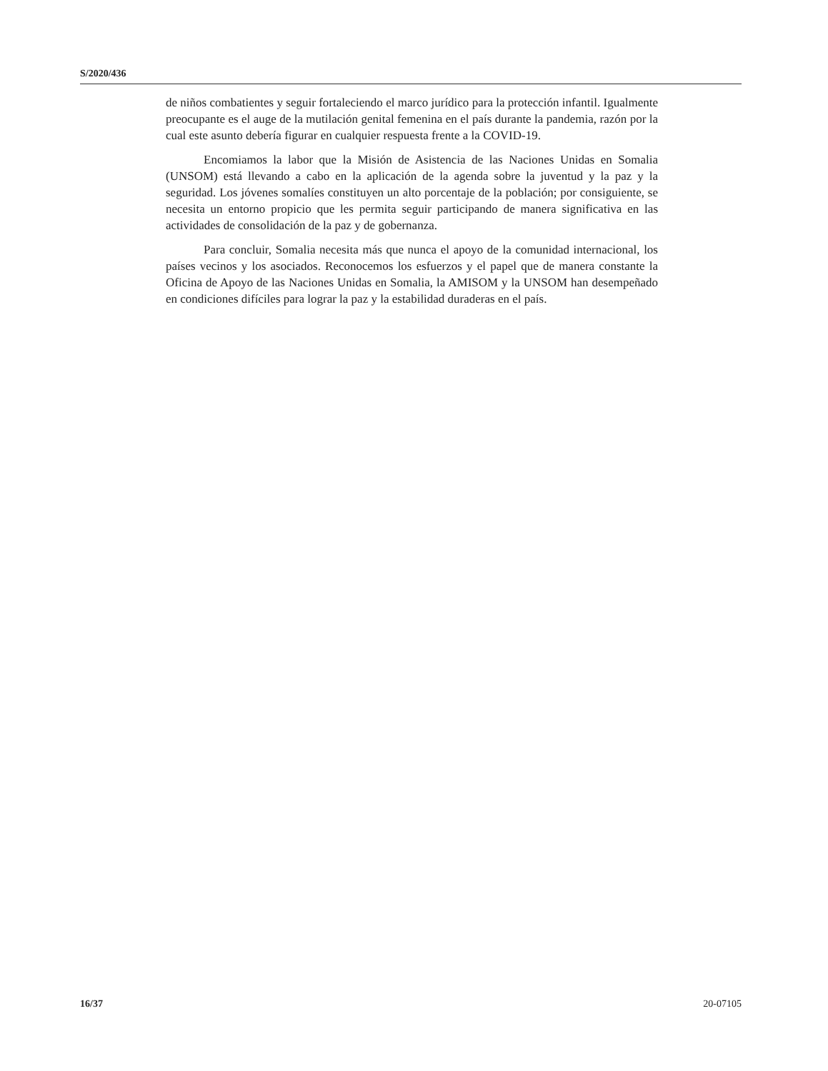S/2020/436
de niños combatientes y seguir fortaleciendo el marco jurídico para la protección infantil. Igualmente preocupante es el auge de la mutilación genital femenina en el país durante la pandemia, razón por la cual este asunto debería figurar en cualquier respuesta frente a la COVID-19.
Encomiamos la labor que la Misión de Asistencia de las Naciones Unidas en Somalia (UNSOM) está llevando a cabo en la aplicación de la agenda sobre la juventud y la paz y la seguridad. Los jóvenes somalíes constituyen un alto porcentaje de la población; por consiguiente, se necesita un entorno propicio que les permita seguir participando de manera significativa en las actividades de consolidación de la paz y de gobernanza.
Para concluir, Somalia necesita más que nunca el apoyo de la comunidad internacional, los países vecinos y los asociados. Reconocemos los esfuerzos y el papel que de manera constante la Oficina de Apoyo de las Naciones Unidas en Somalia, la AMISOM y la UNSOM han desempeñado en condiciones difíciles para lograr la paz y la estabilidad duraderas en el país.
16/37 20-07105